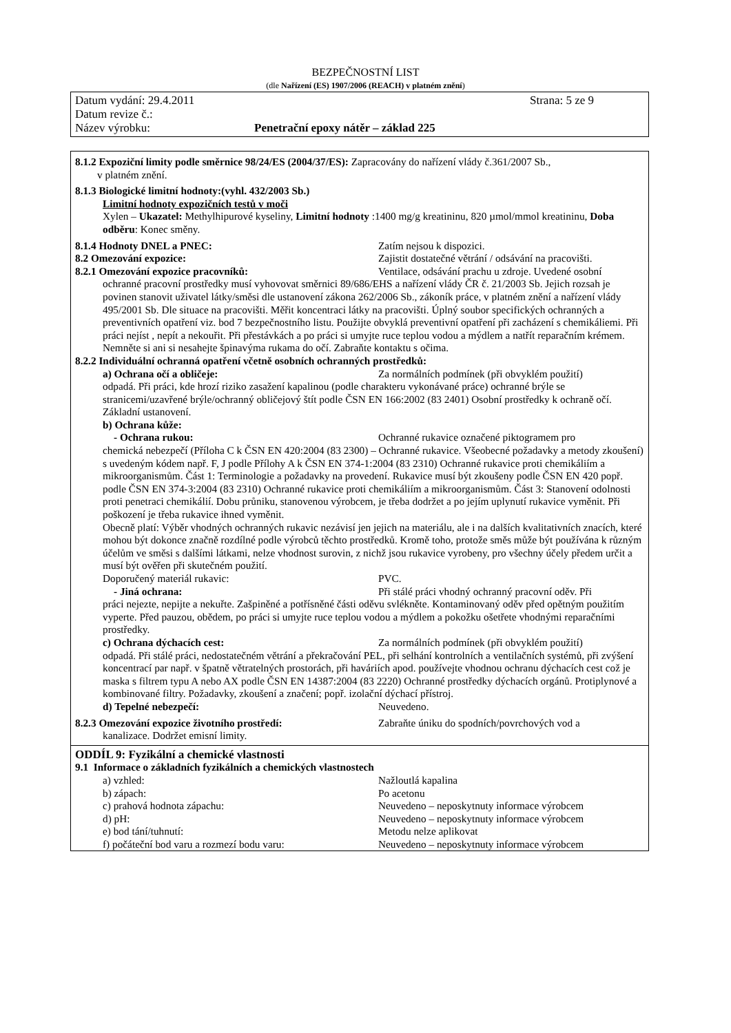BEZPEČNOSTNÍ LIST
(dle Nařízení (ES) 1907/2006 (REACH) v platném znění)
Datum vydání: 29.4.2011 Strana: 5 ze 9
Datum revize č.:
Název výrobku: Penetrační epoxy nátěr – základ 225
8.1.2 Expoziční limity podle směrnice 98/24/ES (2004/37/ES): Zapracovány do nařízení vlády č.361/2007 Sb.,
v platném znění.
8.1.3 Biologické limitní hodnoty:(vyhl. 432/2003 Sb.)
Limitní hodnoty expozičních testů v moči
Xylen – Ukazatel: Methylhipurové kyseliny, Limitní hodnoty :1400 mg/g kreatininu, 820 µmol/mmol kreatininu, Doba odběru: Konec směny.
8.1.4 Hodnoty DNEL a PNEC: Zatím nejsou k dispozici.
8.2 Omezování expozice: Zajistit dostatečné větrání / odsávání na pracovišti.
8.2.1 Omezování expozice pracovníků: Ventilace, odsávání prachu u zdroje. Uvedené osobní
ochranné pracovní prostředky musí vyhovovat směrnici 89/686/EHS a nařízení vlády ČR č. 21/2003 Sb. Jejich rozsah je povinen stanovit uživatel látky/směsi dle ustanovení zákona 262/2006 Sb., zákoník práce, v platném znění a nařízení vlády 495/2001 Sb. Dle situace na pracovišti. Měřit koncentraci látky na pracovišti. Úplný soubor specifických ochranných a preventivních opatření viz. bod 7 bezpečnostního listu. Použijte obvyklá preventivní opatření při zacházení s chemikáliemi. Při práci nejíst , nepít a nekouřit. Při přestávkách a po práci si umyjte ruce teplou vodou a mýdlem a natřít reparačním krémem. Nemněte si ani si nesahejte špinavýma rukama do očí. Zabraňte kontaktu s očima.
8.2.2 Individuální ochranná opatření včetně osobních ochranných prostředků:
a) Ochrana očí a obličeje: Za normálních podmínek (při obvyklém použití)
odpadá. Při práci, kde hrozí riziko zasažení kapalinou (podle charakteru vykonávané práce) ochranné brýle se stranicemi/uzavřené brýle/ochranný obličejový štít podle ČSN EN 166:2002 (83 2401) Osobní prostředky k ochraně očí. Základní ustanovení.
b) Ochrana kůže:
- Ochrana rukou: Ochranné rukavice označené piktogramem pro
chemická nebezpečí (Příloha C k ČSN EN 420:2004 (83 2300) – Ochranné rukavice. Všeobecné požadavky a metody zkoušení) s uvedeným kódem např. F, J podle Přílohy A k ČSN EN 374-1:2004 (83 2310) Ochranné rukavice proti chemikáliím a mikroorganismům. Část 1: Terminologie a požadavky na provedení. Rukavice musí být zkoušeny podle ČSN EN 420 popř. podle ČSN EN 374-3:2004 (83 2310) Ochranné rukavice proti chemikáliím a mikroorganismům. Část 3: Stanovení odolnosti proti penetraci chemikálií. Dobu průniku, stanovenou výrobcem, je třeba dodržet a po jejím uplynutí rukavice vyměnit. Při poškození je třeba rukavice ihned vyměnit.
Obecně platí: Výběr vhodných ochranných rukavic nezávisí jen jejich na materiálu, ale i na dalších kvalitativních znacích, které mohou být dokonce značně rozdílné podle výrobců těchto prostředků. Kromě toho, protože směs může být používána k různým účelům ve směsi s dalšími látkami, nelze vhodnost surovin, z nichž jsou rukavice vyrobeny, pro všechny účely předem určit a musí být ověřen při skutečném použití.
Doporučený materiál rukavic: PVC.
- Jiná ochrana: Při stálé práci vhodný ochranný pracovní oděv. Při
práci nejezte, nepijte a nekuřte. Zašpiněné a potřísněné části oděvu svlékněte. Kontaminovaný oděv před opětným použitím vyperte. Před pauzou, obědem, po práci si umyjte ruce teplou vodou a mýdlem a pokožku ošetřete vhodnými reparačními prostředky.
c) Ochrana dýchacích cest: Za normálních podmínek (při obvyklém použití)
odpadá. Při stálé práci, nedostatečném větrání a překračování PEL, při selhání kontrolních a ventilačních systémů, při zvýšení koncentrací par např. v špatně větratelných prostorách, při haváriích apod. používejte vhodnou ochranu dýchacích cest což je maska s filtrem typu A nebo AX podle ČSN EN 14387:2004 (83 2220) Ochranné prostředky dýchacích orgánů. Protiplynové a kombinované filtry. Požadavky, zkoušení a značení; popř. izolační dýchací přístroj.
d) Tepelné nebezpečí: Neuvedeno.
8.2.3 Omezování expozice životního prostředí: Zabraňte úniku do spodních/povrchových vod a
kanalizace. Dodržet emisní limity.
ODDÍL 9: Fyzikální a chemické vlastnosti
9.1 Informace o základních fyzikálních a chemických vlastnostech
a) vzhled: Nažloutlá kapalina
b) zápach: Po acetonu
c) prahová hodnota zápachu: Neuvedeno – neposkytnuty informace výrobcem
d) pH: Neuvedeno – neposkytnuty informace výrobcem
e) bod tání/tuhnutí: Metodu nelze aplikovat
f) počáteční bod varu a rozmezí bodu varu: Neuvedeno – neposkytnuty informace výrobcem